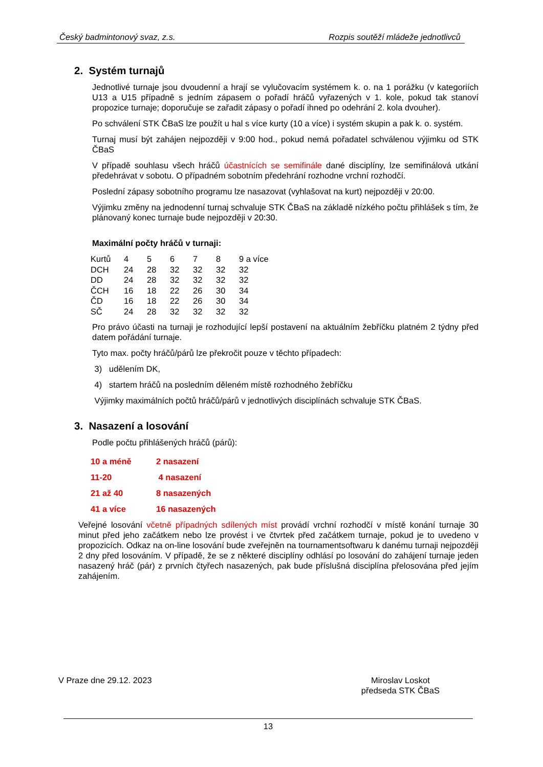Český badmintonový svaz, z.s. Rozpis soutěží mládeže jednotlivců
2. Systém turnajů
Jednotlivé turnaje jsou dvoudenní a hrají se vylučovacím systémem k. o. na 1 porážku (v kategoriích U13 a U15 případně s jedním zápasem o pořadí hráčů vyřazených v 1. kole, pokud tak stanoví propozice turnaje; doporučuje se zařadit zápasy o pořadí ihned po odehrání 2. kola dvouher).
Po schválení STK ČBaS lze použít u hal s více kurty (10 a více) i systém skupin a pak k. o. systém.
Turnaj musí být zahájen nejpozději v 9:00 hod., pokud nemá pořadatel schválenou výjimku od STK ČBaS
V případě souhlasu všech hráčů účastnících se semifinále dané disciplíny, lze semifinálová utkání předehrávat v sobotu. O případném sobotním předehrání rozhodne vrchní rozhodčí.
Poslední zápasy sobotního programu lze nasazovat (vyhlašovat na kurt) nejpozději v 20:00.
Výjimku změny na jednodenní turnaj schvaluje STK ČBaS na základě nízkého počtu přihlášek s tím, že plánovaný konec turnaje bude nejpozději v 20:30.
Maximální počty hráčů v turnaji:
| Kurtů | 4 | 5 | 6 | 7 | 8 | 9 a více |
| DCH | 24 | 28 | 32 | 32 | 32 | 32 |
| DD | 24 | 28 | 32 | 32 | 32 | 32 |
| ČCH | 16 | 18 | 22 | 26 | 30 | 34 |
| ČD | 16 | 18 | 22 | 26 | 30 | 34 |
| SČ | 24 | 28 | 32 | 32 | 32 | 32 |
Pro právo účasti na turnaji je rozhodující lepší postavení na aktuálním žebříčku platném 2 týdny před datem pořádání turnaje.
Tyto max. počty hráčů/párů lze překročit pouze v těchto případech:
3) udělením DK,
4) startem hráčů na posledním děleném místě rozhodného žebříčku
Výjimky maximálních počtů hráčů/párů v jednotlivých disciplínách schvaluje STK ČBaS.
3. Nasazení a losování
Podle počtu přihlášených hráčů (párů):
| 10 a méně | 2 nasazení |
| 11-20 | 4 nasazení |
| 21 až 40 | 8 nasazených |
| 41 a více | 16 nasazených |
Veřejné losování včetně případných sdílených míst provádí vrchní rozhodčí v místě konání turnaje 30 minut před jeho začátkem nebo lze provést i ve čtvrtek před začátkem turnaje, pokud je to uvedeno v propozicích. Odkaz na on-line losování bude zveřejněn na tournamentsoftwaru k danému turnaji nejpozději 2 dny před losováním. V případě, že se z některé disciplíny odhlásí po losování do zahájení turnaje jeden nasazený hráč (pár) z prvních čtyřech nasazených, pak bude příslušná disciplína přelosována před jejím zahájením.
V Praze dne 29.12. 2023 Miroslav Loskot
předseda STK ČBaS
13